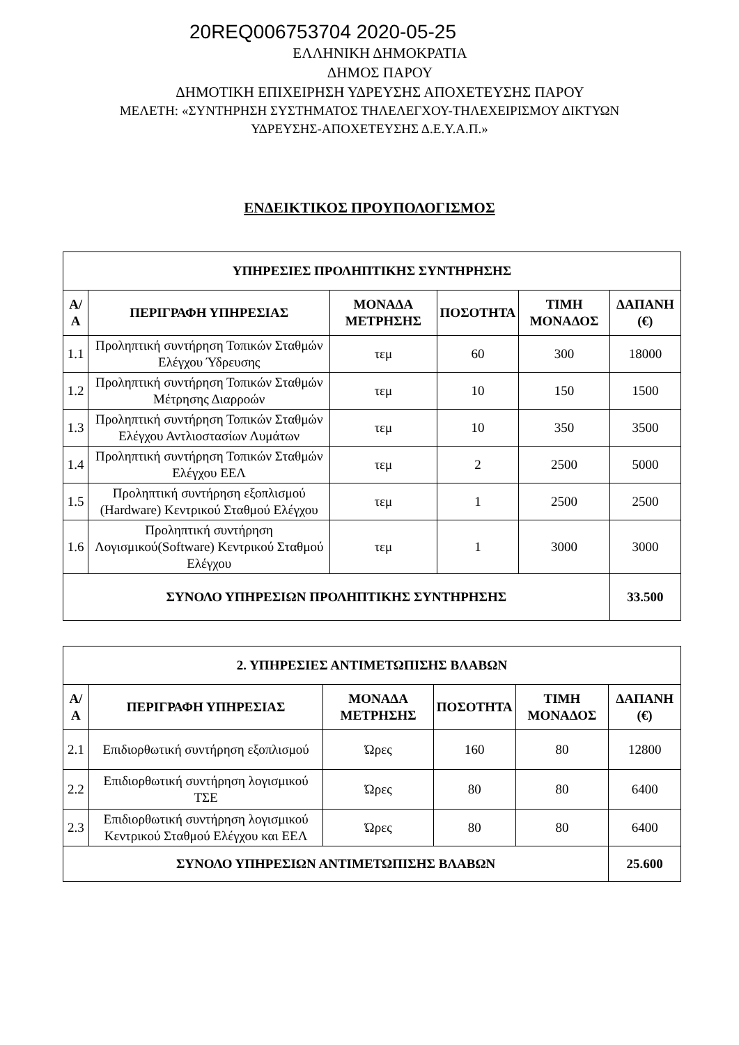20REQ006753704 2020-05-25
ΕΛΛΗΝΙΚΗ ΔΗΜΟΚΡΑΤΙΑ
ΔΗΜΟΣ ΠΑΡΟΥ
ΔΗΜΟΤΙΚΗ ΕΠΙΧΕΙΡΗΣΗ ΥΔΡΕΥΣΗΣ ΑΠΟΧΕΤΕΥΣΗΣ ΠΑΡΟΥ
ΜΕΛΕΤΗ: «ΣΥΝΤΗΡΗΣΗ ΣΥΣΤΗΜΑΤΟΣ ΤΗΛΕΛΕΓΧΟΥ-ΤΗΛΕΧΕΙΡΙΣΜΟΥ ΔΙΚΤΥΩΝ
ΥΔΡΕΥΣΗΣ-ΑΠΟΧΕΤΕΥΣΗΣ Δ.Ε.Υ.Α.Π.»
ΕΝΔΕΙΚΤΙΚΟΣ ΠΡΟΥΠΟΛΟΓΙΣΜΟΣ
| ΥΠΗΡΕΣΙΕΣ ΠΡΟΛΗΠΤΙΚΗΣ ΣΥΝΤΗΡΗΣΗΣ | | | | | |
| --- | --- | --- | --- | --- | --- |
| Α/Α | ΠΕΡΙΓΡΑΦΗ ΥΠΗΡΕΣΙΑΣ | ΜΟΝΑΔΑ ΜΕΤΡΗΣΗΣ | ΠΟΣΟΤΗΤΑ | ΤΙΜΗ ΜΟΝΑΔΟΣ | ΔΑΠΑΝΗ (€) |
| 1.1 | Προληπτική συντήρηση Τοπικών Σταθμών Ελέγχου Ύδρευσης | τεμ | 60 | 300 | 18000 |
| 1.2 | Προληπτική συντήρηση Τοπικών Σταθμών Μέτρησης Διαρροών | τεμ | 10 | 150 | 1500 |
| 1.3 | Προληπτική συντήρηση Τοπικών Σταθμών Ελέγχου Αντλιοστασίων Λυμάτων | τεμ | 10 | 350 | 3500 |
| 1.4 | Προληπτική συντήρηση Τοπικών Σταθμών Ελέγχου ΕΕΛ | τεμ | 2 | 2500 | 5000 |
| 1.5 | Προληπτική συντήρηση εξοπλισμού (Hardware) Κεντρικού Σταθμού Ελέγχου | τεμ | 1 | 2500 | 2500 |
| 1.6 | Προληπτική συντήρηση Λογισμικού(Software) Κεντρικού Σταθμού Ελέγχου | τεμ | 1 | 3000 | 3000 |
| ΣΥΝΟΛΟ ΥΠΗΡΕΣΙΩΝ ΠΡΟΛΗΠΤΙΚΗΣ ΣΥΝΤΗΡΗΣΗΣ | | | | | 33.500 |
| 2. ΥΠΗΡΕΣΙΕΣ ΑΝΤΙΜΕΤΩΠΙΣΗΣ ΒΛΑΒΩΝ | | | | | |
| --- | --- | --- | --- | --- | --- |
| Α/Α | ΠΕΡΙΓΡΑΦΗ ΥΠΗΡΕΣΙΑΣ | ΜΟΝΑΔΑ ΜΕΤΡΗΣΗΣ | ΠΟΣΟΤΗΤΑ | ΤΙΜΗ ΜΟΝΑΔΟΣ | ΔΑΠΑΝΗ (€) |
| 2.1 | Επιδιορθωτική συντήρηση εξοπλισμού | Ώρες | 160 | 80 | 12800 |
| 2.2 | Επιδιορθωτική συντήρηση λογισμικού ΤΣΕ | Ώρες | 80 | 80 | 6400 |
| 2.3 | Επιδιορθωτική συντήρηση λογισμικού Κεντρικού Σταθμού Ελέγχου και ΕΕΛ | Ώρες | 80 | 80 | 6400 |
| ΣΥΝΟΛΟ ΥΠΗΡΕΣΙΩΝ ΑΝΤΙΜΕΤΩΠΙΣΗΣ ΒΛΑΒΩΝ | | | | | 25.600 |